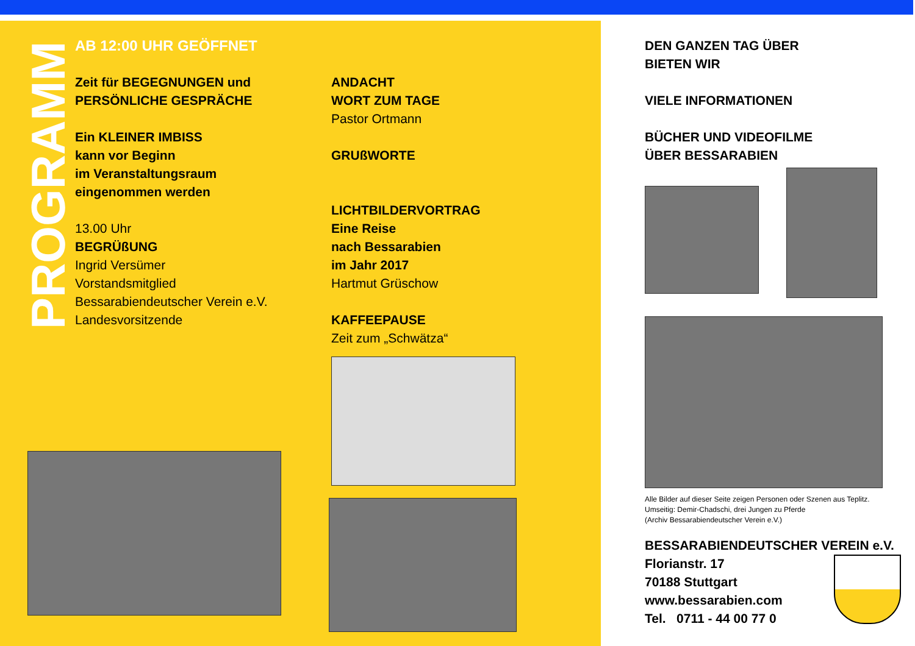PROGRAMM
AB 12:00 UHR GEÖFFNET
Zeit für BEGEGNUNGEN und
PERSÖNLICHE GESPRÄCHE
Ein KLEINER IMBISS
kann vor Beginn
im Veranstaltungsraum
eingenommen werden
13.00 Uhr
BEGRÜßUNG
Ingrid Versümer
Vorstandsmitglied
Bessarabiendeutscher Verein e.V.
Landesvorsitzende
ANDACHT
WORT ZUM TAGE
Pastor Ortmann
GRUßWORTE
LICHTBILDERVORTRAG
Eine Reise
nach Bessarabien
im Jahr 2017
Hartmut Grüschow
KAFFEEPAUSE
Zeit zum „Schwätza“
DEN GANZEN TAG ÜBER
BIETEN WIR
VIELE INFORMATIONEN
BÜCHER UND VIDEOFILME
ÜBER BESSARABIEN
Alle Bilder auf dieser Seite zeigen Personen oder Szenen aus Teplitz.
Umseitig: Demir-Chadschi, drei Jungen zu Pferde
(Archiv Bessarabiendeutscher Verein e.V.)
BESSARABIENDEUTSCHER VEREIN e.V.
Florianstr. 17
70188 Stuttgart
www.bessarabien.com
Tel. 0711 - 44 00 77 0